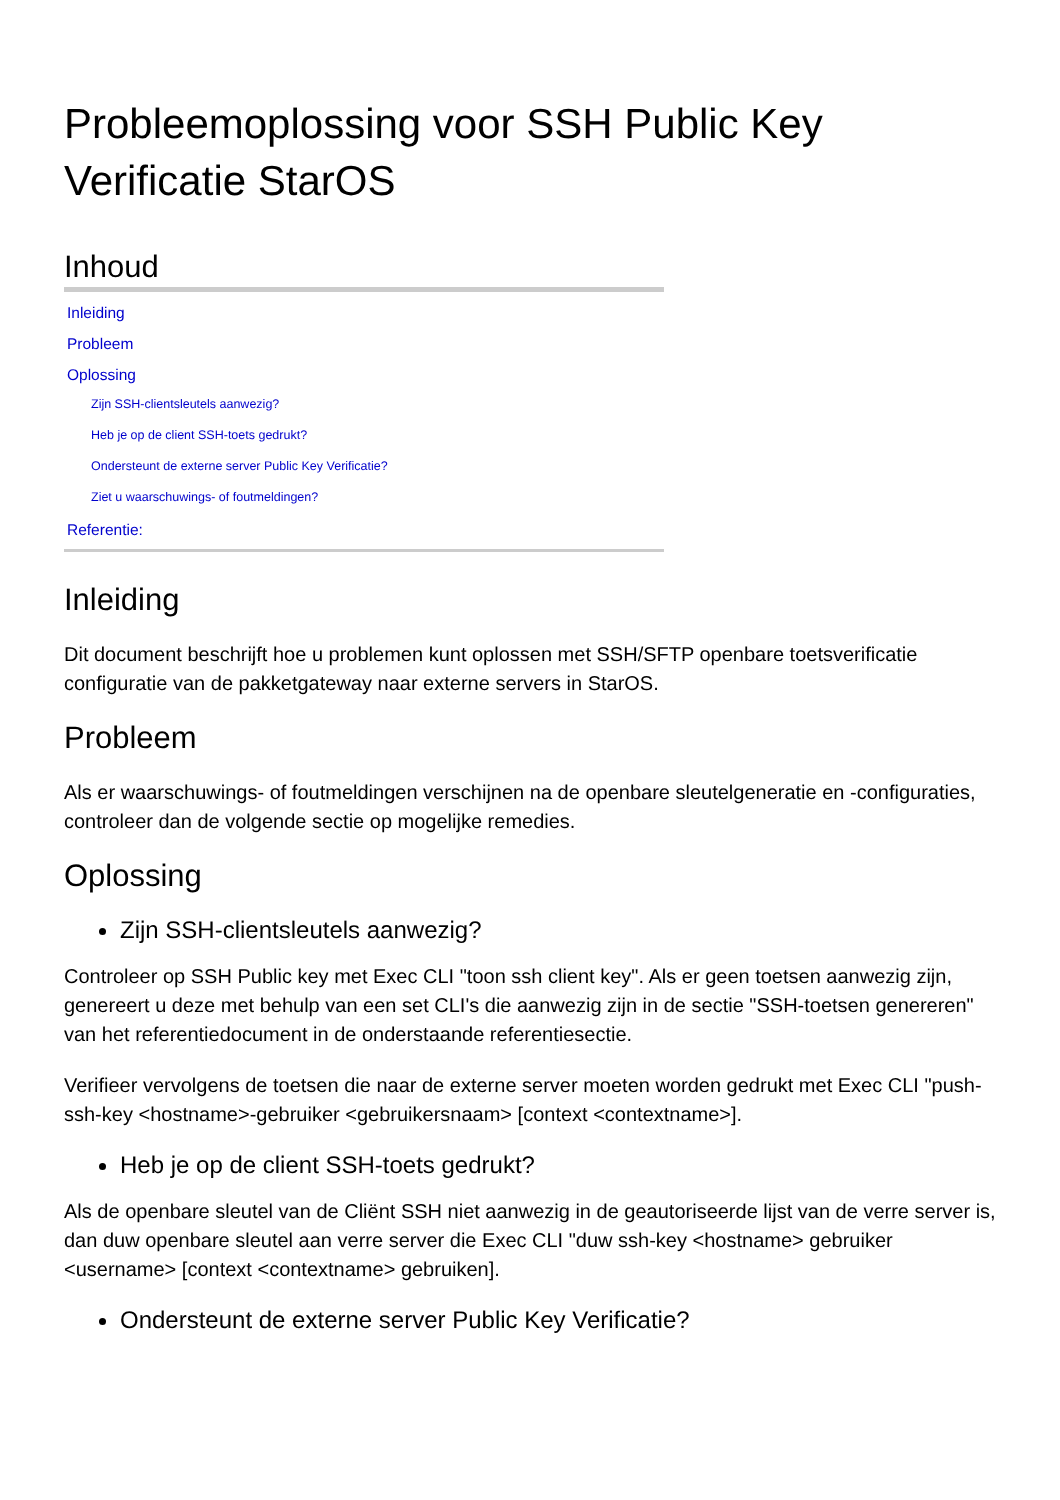Probleemoplossing voor SSH Public Key Verificatie StarOS
Inhoud
Inleiding
Probleem
Oplossing
Zijn SSH-clientsleutels aanwezig?
Heb je op de client SSH-toets gedrukt?
Ondersteunt de externe server Public Key Verificatie?
Ziet u waarschuwings- of foutmeldingen?
Referentie:
Inleiding
Dit document beschrijft hoe u problemen kunt oplossen met SSH/SFTP openbare toetsverificatie configuratie van de pakketgateway naar externe servers in StarOS.
Probleem
Als er waarschuwings- of foutmeldingen verschijnen na de openbare sleutelgeneratie en -configuraties, controleer dan de volgende sectie op mogelijke remedies.
Oplossing
Zijn SSH-clientsleutels aanwezig?
Controleer op SSH Public key met Exec CLI "toon ssh client key". Als er geen toetsen aanwezig zijn, genereert u deze met behulp van een set CLI's die aanwezig zijn in de sectie "SSH-toetsen genereren" van het referentiedocument in de onderstaande referentiesectie.
Verifieer vervolgens de toetsen die naar de externe server moeten worden gedrukt met Exec CLI "push-ssh-key <hostname>-gebruiker <gebruikersnaam> [context <contextname>].
Heb je op de client SSH-toets gedrukt?
Als de openbare sleutel van de Cliënt SSH niet aanwezig in de geautoriseerde lijst van de verre server is, dan duw openbare sleutel aan verre server die Exec CLI "duw ssh-key <hostname> gebruiker <username> [context <contextname> gebruiken].
Ondersteunt de externe server Public Key Verificatie?